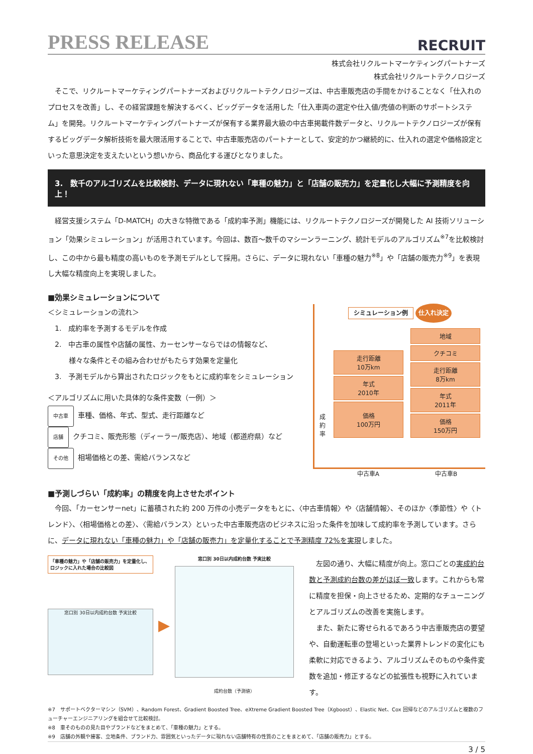PRESS RELEASE
RECRUIT
株式会社リクルートマーケティングパートナーズ
株式会社リクルートテクノロジーズ
　そこで、リクルートマーケティングパートナーズおよびリクルートテクノロジーズは、中古車販売店の手間をかけることなく「仕入れのプロセスを改善」し、その経営課題を解決するべく、ビッグデータを活用した「仕入車両の選定や仕入値/売値の判断のサポートシステム」を開発。リクルートマーケティングパートナーズが保有する業界最大級の中古車掲載件数データと、リクルートテクノロジーズが保有するビッグデータ解析技術を最大限活用することで、中古車販売店のパートナーとして、安定的かつ継続的に、仕入れの選定や価格設定といった意思決定を支えたいという想いから、商品化する運びとなりました。
3.　数千のアルゴリズムを比較検討、データに現れない「車種の魅力」と「店舗の販売力」を定量化し大幅に予測精度を向上！
　経営支援システム「D-MATCH」の大きな特徴である「成約率予測」機能には、リクルートテクノロジーズが開発した AI 技術ソリューション「効果シミュレーション」が活用されています。今回は、数百～数千のマシーンラーニング、統計モデルのアルゴリズム<sup>※7</sup>を比較検討し、この中から最も精度の高いものを予測モデルとして採用。さらに、データに現れない「車種の魅力<sup>※8</sup>」や「店舗の販売力<sup>※9</sup>」を表現し大幅な精度向上を実現しました。
■効果シミュレーションについて
＜シミュレーションの流れ＞
　1.　成約率を予測するモデルを作成
　2.　中古車の属性や店舗の属性、カーセンサーならではの情報など、
　　　様々な条件とその組み合わせがもたらす効果を定量化
　3.　予測モデルから算出されたロジックをもとに成約率をシミュレーション
＜アルゴリズムに用いた具体的な条件変数（一例）＞
中古車 車種、価格、年式、型式、走行距離など
店舗 クチコミ、販売形態（ディーラー/販売店）、地域（都道府県）など
その他 相場価格との差、需給バランスなど
シミュレーション例 仕入れ決定
成約率
走行距離
10万km
年式
2010年
価格
100万円
地域
クチコミ
走行距離
8万km
年式
2011年
価格
150万円
中古車A 中古車B
■予測しづらい「成約率」の精度を向上させたポイント
　今回、「カーセンサーnet」に蓄積された約 200 万件の小売データをもとに、〈中古車情報〉や〈店舗情報〉、そのほか〈季節性〉や〈トレンド〉、〈相場価格との差〉、〈需給バランス〉といった中古車販売店のビジネスに沿った条件を加味して成約率を予測しています。さらに、データに現れない「車種の魅力」や「店舗の販売力」を定量化することで予測精度 72%を実現しました。
「車種の魅力」や「店舗の販売力」を定量化し、ロジックに入れた場合の比較図
窓口別 30日以内成約台数 予実比較
▶
窓口別 30日以内成約台数 予実比較
成約台数（予測値）
　左図の通り、大幅に精度が向上。窓口ごとの実成約台数と予測成約台数の差がほぼ一致します。これからも常に精度を担保・向上させるため、定期的なチューニングとアルゴリズムの改善を実施します。
　また、新たに寄せられるであろう中古車販売店の要望や、自動運転車の登場といった業界トレンドの変化にも柔軟に対応できるよう、アルゴリズムそのものや条件変数を追加・修正するなどの拡張性も視野に入れています。
※7　サポートベクターマシン（SVM）、Random Forest、Gradient Boosted Tree、eXtreme Gradient Boosted Tree（Xgboost）、Elastic Net、Cox 回帰などのアルゴリズムと複数のフューチャーエンジニアリングを組合せて比較検討。
※8　車そのものの見た目やブランドなどをまとめて、「車種の魅力」とする。
※9　店舗の外観や接客、立地条件、ブランド力、雰囲気といったデータに現れない店舗特有の性質のことをまとめて、「店舗の販売力」とする。
3 / 5